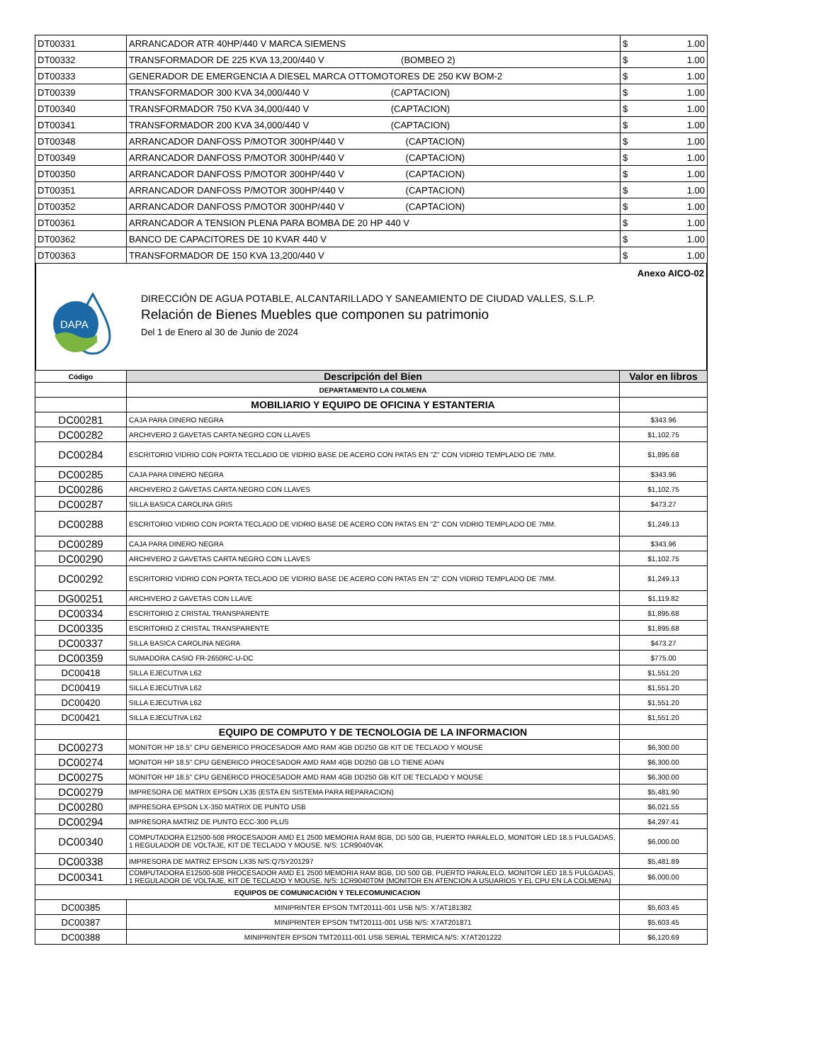| DT00331 | ARRANCADOR ATR 40HP/440 V MARCA SIEMENS | $ | 1.00 |
| DT00332 | TRANSFORMADOR DE 225 KVA 13,200/440 V (BOMBEO 2) | $ | 1.00 |
| DT00333 | GENERADOR DE EMERGENCIA A DIESEL MARCA OTTOMOTORES DE 250 KW BOM-2 | $ | 1.00 |
| DT00339 | TRANSFORMADOR 300 KVA 34,000/440 V (CAPTACION) | $ | 1.00 |
| DT00340 | TRANSFORMADOR 750 KVA 34,000/440 V (CAPTACION) | $ | 1.00 |
| DT00341 | TRANSFORMADOR 200 KVA 34,000/440 V (CAPTACION) | $ | 1.00 |
| DT00348 | ARRANCADOR DANFOSS P/MOTOR 300HP/440 V (CAPTACION) | $ | 1.00 |
| DT00349 | ARRANCADOR DANFOSS P/MOTOR 300HP/440 V (CAPTACION) | $ | 1.00 |
| DT00350 | ARRANCADOR DANFOSS P/MOTOR 300HP/440 V (CAPTACION) | $ | 1.00 |
| DT00351 | ARRANCADOR DANFOSS P/MOTOR 300HP/440 V (CAPTACION) | $ | 1.00 |
| DT00352 | ARRANCADOR DANFOSS P/MOTOR 300HP/440 V (CAPTACION) | $ | 1.00 |
| DT00361 | ARRANCADOR A TENSION PLENA PARA BOMBA DE 20 HP 440 V | $ | 1.00 |
| DT00362 | BANCO DE CAPACITORES DE 10 KVAR 440 V | $ | 1.00 |
| DT00363 | TRANSFORMADOR DE 150 KVA 13,200/440 V | $ | 1.00 |
Anexo AICO-02
DAPA
DIRECCIÓN DE AGUA POTABLE, ALCANTARILLADO Y SANEAMIENTO DE CIUDAD VALLES, S.L.P.
Relación de Bienes Muebles que componen su patrimonio
Del 1 de Enero al 30 de Junio de 2024
| Código | Descripción del Bien | Valor en libros |
| --- | --- | --- |
| | DEPARTAMENTO LA COLMENA | |
| | MOBILIARIO Y EQUIPO DE OFICINA Y ESTANTERIA | |
| DC00281 | CAJA PARA DINERO NEGRA | $343.96 |
| DC00282 | ARCHIVERO 2 GAVETAS CARTA NEGRO CON LLAVES | $1,102.75 |
| DC00284 | ESCRITORIO VIDRIO CON PORTA TECLADO DE VIDRIO BASE DE ACERO CON PATAS EN "Z" CON VIDRIO TEMPLADO DE 7MM. | $1,895.68 |
| DC00285 | CAJA PARA DINERO NEGRA | $343.96 |
| DC00286 | ARCHIVERO 2 GAVETAS CARTA NEGRO CON LLAVES | $1,102.75 |
| DC00287 | SILLA BASICA CAROLINA GRIS | $473.27 |
| DC00288 | ESCRITORIO VIDRIO CON PORTA TECLADO DE VIDRIO BASE DE ACERO CON PATAS EN "Z" CON VIDRIO TEMPLADO DE 7MM. | $1,249.13 |
| DC00289 | CAJA PARA DINERO NEGRA | $343.96 |
| DC00290 | ARCHIVERO 2 GAVETAS CARTA NEGRO CON LLAVES | $1,102.75 |
| DC00292 | ESCRITORIO VIDRIO CON PORTA TECLADO DE VIDRIO BASE DE ACERO CON PATAS EN "Z" CON VIDRIO TEMPLADO DE 7MM. | $1,249.13 |
| DG00251 | ARCHIVERO 2 GAVETAS CON LLAVE | $1,119.82 |
| DC00334 | ESCRITORIO Z CRISTAL TRANSPARENTE | $1,895.68 |
| DC00335 | ESCRITORIO Z CRISTAL TRANSPARENTE | $1,895.68 |
| DC00337 | SILLA BASICA CAROLINA NEGRA | $473.27 |
| DC00359 | SUMADORA CASIO FR-2650RC-U-DC | $775.00 |
| DC00418 | SILLA EJECUTIVA L62 | $1,551.20 |
| DC00419 | SILLA EJECUTIVA L62 | $1,551.20 |
| DC00420 | SILLA EJECUTIVA L62 | $1,551.20 |
| DC00421 | SILLA EJECUTIVA L62 | $1,551.20 |
| | EQUIPO DE COMPUTO Y DE TECNOLOGIA DE LA INFORMACION | |
| DC00273 | MONITOR HP 18.5" CPU GENERICO PROCESADOR AMD RAM 4GB DD250 GB KIT DE TECLADO Y MOUSE | $6,300.00 |
| DC00274 | MONITOR HP 18.5" CPU GENERICO PROCESADOR AMD RAM 4GB DD250 GB LO TIENE ADAN | $6,300.00 |
| DC00275 | MONITOR HP 18.5" CPU GENERICO PROCESADOR AMD RAM 4GB DD250 GB KIT DE TECLADO Y MOUSE | $6,300.00 |
| DC00279 | IMPRESORA DE MATRIX EPSON LX35 (ESTA EN SISTEMA PARA REPARACION) | $5,481.90 |
| DC00280 | IMPRESORA EPSON LX-350 MATRIX DE PUNTO USB | $6,021.55 |
| DC00294 | IMPRESORA MATRIZ DE PUNTO ECC-300 PLUS | $4,297.41 |
| DC00340 | COMPUTADORA E12500-508 PROCESADOR AMD E1 2500 MEMORIA RAM 8GB, DD 500 GB, PUERTO PARALELO, MONITOR LED 18.5 PULGADAS, 1 REGULADOR DE VOLTAJE, KIT DE TECLADO Y MOUSE. N/S: 1CR9040V4K | $6,000.00 |
| DC00338 | IMPRESORA DE MATRIZ EPSON LX35 N/S:Q75Y201297 | $5,481.89 |
| DC00341 | COMPUTADORA E12500-508 PROCESADOR AMD E1 2500 MEMORIA RAM 8GB, DD 500 GB, PUERTO PARALELO, MONITOR LED 18.5 PULGADAS, 1 REGULADOR DE VOLTAJE, KIT DE TECLADO Y MOUSE. N/S: 1CR9040T0M (MONITOR EN ATENCION A USUARIOS Y EL CPU EN LA COLMENA) | $6,000.00 |
| EQUIPOS DE COMUNICACIÓN Y TELECOMUNICACION | | |
| DC00385 | MINIPRINTER EPSON TMT20111-001 USB N/S: X7AT181382 | $5,603.45 |
| DC00387 | MINIPRINTER EPSON TMT20111-001 USB N/S: X7AT201871 | $5,603.45 |
| DC00388 | MINIPRINTER EPSON TMT20111-001 USB SERIAL TERMICA N/S: X7AT201222 | $6,120.69 |